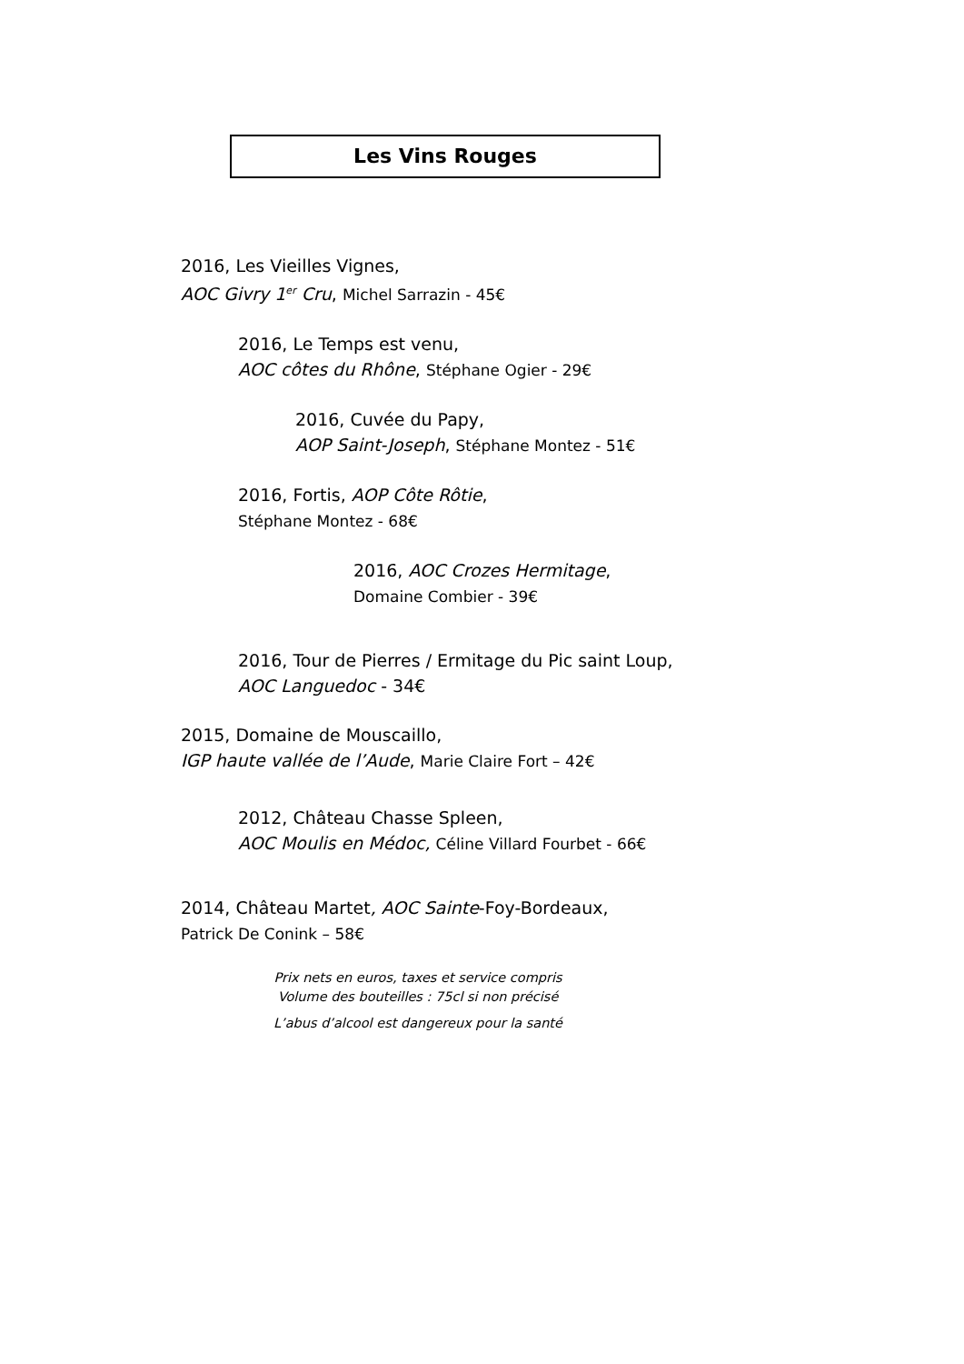Les Vins Rouges
2016, Les Vieilles Vignes,
AOC Givry 1<sup>er</sup> Cru, Michel Sarrazin - 45€
2016, Le Temps est venu,
AOC côtes du Rhône, Stéphane Ogier - 29€
2016, Cuvée du Papy,
AOP Saint-Joseph, Stéphane Montez - 51€
2016, Fortis, AOP Côte Rôtie,
Stéphane Montez - 68€
2016, AOC Crozes Hermitage,
Domaine Combier - 39€
2016, Tour de Pierres / Ermitage du Pic saint Loup,
AOC Languedoc - 34€
2015, Domaine de Mouscaillo,
IGP haute vallée de l’Aude, Marie Claire Fort – 42€
2012, Château Chasse Spleen,
AOC Moulis en Médoc, Céline Villard Fourbet - 66€
2014, Château Martet, AOC Sainte-Foy-Bordeaux,
Patrick De Conink – 58€
Prix nets en euros, taxes et service compris
Volume des bouteilles : 75cl si non précisé
L’abus d’alcool est dangereux pour la santé